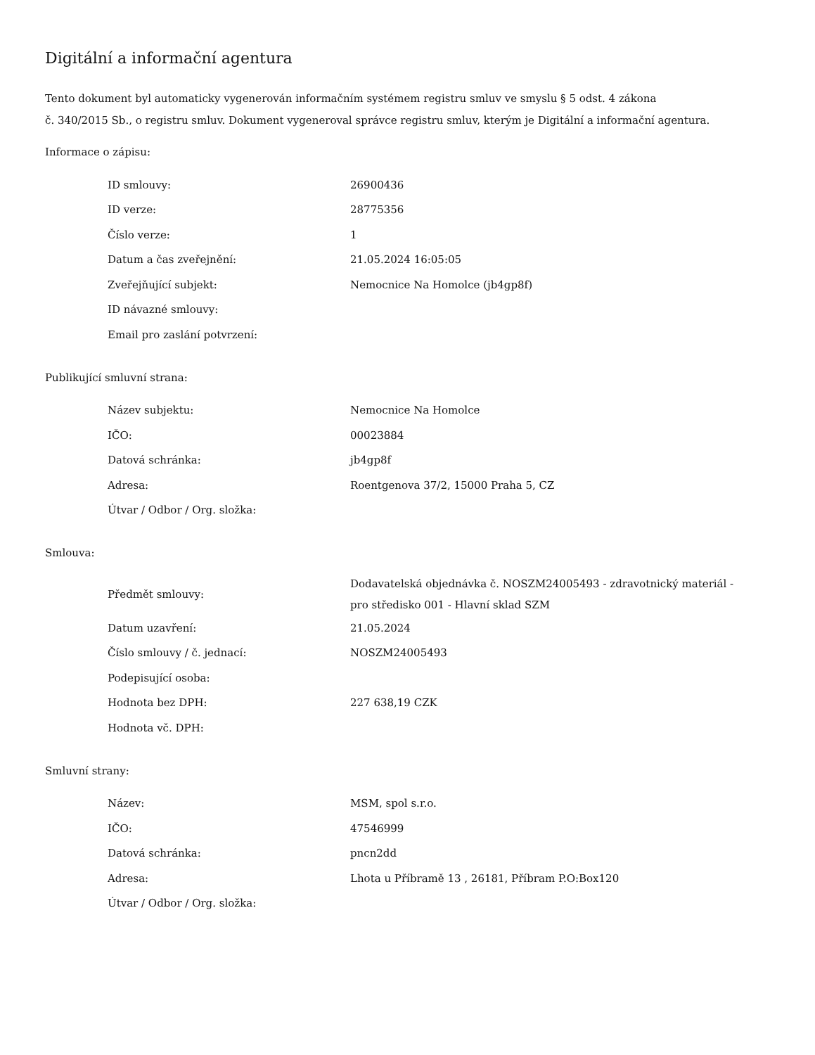Digitální a informační agentura
Tento dokument byl automaticky vygenerován informačním systémem registru smluv ve smyslu § 5 odst. 4 zákona
č. 340/2015 Sb., o registru smluv. Dokument vygeneroval správce registru smluv, kterým je Digitální a informační agentura.
Informace o zápisu:
| ID smlouvy: | 26900436 |
| ID verze: | 28775356 |
| Číslo verze: | 1 |
| Datum a čas zveřejnění: | 21.05.2024 16:05:05 |
| Zveřejňující subjekt: | Nemocnice Na Homolce (jb4gp8f) |
| ID návazné smlouvy: | |
| Email pro zaslání potvrzení: | |
Publikující smluvní strana:
| Název subjektu: | Nemocnice Na Homolce |
| IČO: | 00023884 |
| Datová schránka: | jb4gp8f |
| Adresa: | Roentgenova 37/2, 15000 Praha 5, CZ |
| Útvar / Odbor / Org. složka: | |
Smlouva:
| Předmět smlouvy: | Dodavatelská objednávka č. NOSZM24005493 - zdravotnický materiál - pro středisko 001 - Hlavní sklad SZM |
| Datum uzavření: | 21.05.2024 |
| Číslo smlouvy / č. jednací: | NOSZM24005493 |
| Podepisující osoba: | |
| Hodnota bez DPH: | 227 638,19 CZK |
| Hodnota vč. DPH: | |
Smluvní strany:
| Název: | MSM, spol s.r.o. |
| IČO: | 47546999 |
| Datová schránka: | pncn2dd |
| Adresa: | Lhota u Příbramě 13 , 26181, Příbram P.O:Box120 |
| Útvar / Odbor / Org. složka: | |